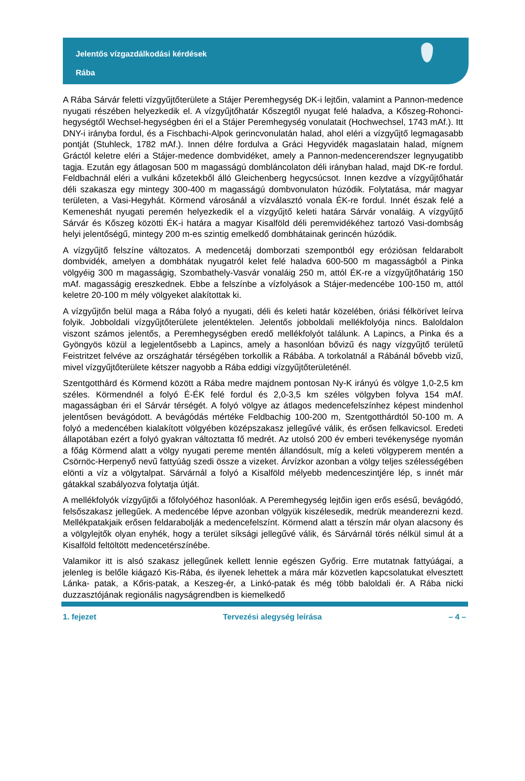Jelentős vízgazdálkodási kérdések
Rába
A Rába Sárvár feletti vízgyűjtőterülete a Stájer Peremhegység DK-i lejtőin, valamint a Pannon-medence nyugati részében helyezkedik el. A vízgyűjtőhatár Kőszegtől nyugat felé haladva, a Kőszeg-Rohonci-hegységtől Wechsel-hegységben éri el a Stájer Peremhegység vonulatait (Hochwechsel, 1743 mAf.). Itt DNY-i irányba fordul, és a Fischbachi-Alpok gerincvonulatán halad, ahol eléri a vízgyűjtő legmagasabb pontját (Stuhleck, 1782 mAf.). Innen délre fordulva a Gráci Hegyvidék magaslatain halad, mígnem Gráctól keletre eléri a Stájer-medence dombvidéket, amely a Pannon-medencerendszer legnyugatibb tagja. Ezután egy átlagosan 500 m magasságú dombláncolaton déli irányban halad, majd DK-re fordul. Feldbachnál eléri a vulkáni kőzetekből álló Gleichenberg hegycsúcsot. Innen kezdve a vízgyűjtőhatár déli szakasza egy mintegy 300-400 m magasságú dombvonulaton húzódik. Folytatása, már magyar területen, a Vasi-Hegyhát. Körmend városánál a vízválasztó vonala ÉK-re fordul. Innét észak felé a Kemeneshát nyugati peremén helyezkedik el a vízgyűjtő keleti határa Sárvár vonaláig. A vízgyűjtő Sárvár és Kőszeg közötti ÉK-i határa a magyar Kisalföld déli peremvidékéhez tartozó Vasi-dombság helyi jelentőségű, mintegy 200 m-es szintig emelkedő dombhátainak gerincén húzódik.
A vízgyűjtő felszíne változatos. A medencetáj domborzati szempontból egy eróziósan feldarabolt dombvidék, amelyen a dombhátak nyugatról kelet felé haladva 600-500 m magasságból a Pinka völgyéig 300 m magasságig, Szombathely-Vasvár vonaláig 250 m, attól ÉK-re a vízgyűjtőhatárig 150 mAf. magasságig ereszkednek. Ebbe a felszínbe a vízfolyások a Stájer-medencébe 100-150 m, attól keletre 20-100 m mély völgyeket alakítottak ki.
A vízgyűjtőn belül maga a Rába folyó a nyugati, déli és keleti határ közelében, óriási félkörívet leírva folyik. Jobboldali vízgyűjtőterülete jelentéktelen. Jelentős jobboldali mellékfolyója nincs. Baloldalon viszont számos jelentős, a Peremhegységben eredő mellékfolyót találunk. A Lapincs, a Pinka és a Gyöngyös közül a legjelentősebb a Lapincs, amely a hasonlóan bővizű és nagy vízgyűjtő területű Feistritzet felvéve az országhatár térségében torkollik a Rábába. A torkolatnál a Rábánál bővebb vizű, mivel vízgyűjtőterülete kétszer nagyobb a Rába eddigi vízgyűjtőterületénél.
Szentgotthárd és Körmend között a Rába medre majdnem pontosan Ny-K irányú és völgye 1,0-2,5 km széles. Körmendnél a folyó É-ÉK felé fordul és 2,0-3,5 km széles völgyben folyva 154 mAf. magasságban éri el Sárvár térségét. A folyó völgye az átlagos medencefelszínhez képest mindenhol jelentősen bevágódott. A bevágódás mértéke Feldbachig 100-200 m, Szentgotthárdtól 50-100 m. A folyó a medencében kialakított völgyében középszakasz jellegűvé válik, és erősen felkavicsol. Eredeti állapotában ezért a folyó gyakran változtatta fő medrét. Az utolsó 200 év emberi tevékenysége nyomán a főág Körmend alatt a völgy nyugati pereme mentén állandósult, míg a keleti völgyperem mentén a Csörnöc-Herpenyő nevű fattyúág szedi össze a vizeket. Árvízkor azonban a völgy teljes szélességében elönti a víz a völgytalpat. Sárvárnál a folyó a Kisalföld mélyebb medenceszintjére lép, s innét már gátakkal szabályozva folytatja útját.
A mellékfolyók vízgyűjtői a főfolyóéhoz hasonlóak. A Peremhegység lejtőin igen erős esésű, bevágódó, felsőszakasz jellegűek. A medencébe lépve azonban völgyük kiszélesedik, medrük meanderezni kezd. Mellékpatakjaik erősen feldarabolják a medencefelszínt. Körmend alatt a térszín már olyan alacsony és a völgylejtők olyan enyhék, hogy a terület síksági jellegűvé válik, és Sárvárnál törés nélkül simul át a Kisalföld feltöltött medencetérszínébe.
Valamikor itt is alsó szakasz jellegűnek kellett lennie egészen Győrig. Erre mutatnak fattyúágai, a jelenleg is belőle kiágazó Kis-Rába, és ilyenek lehettek a mára már közvetlen kapcsolatukat elvesztett Lánka- patak, a Kőris-patak, a Keszeg-ér, a Linkó-patak és még több baloldali ér. A Rába nicki duzzasztójának regionális nagyságrendben is kiemelkedő
1. fejezet Tervezési alegység leírása – 4 –